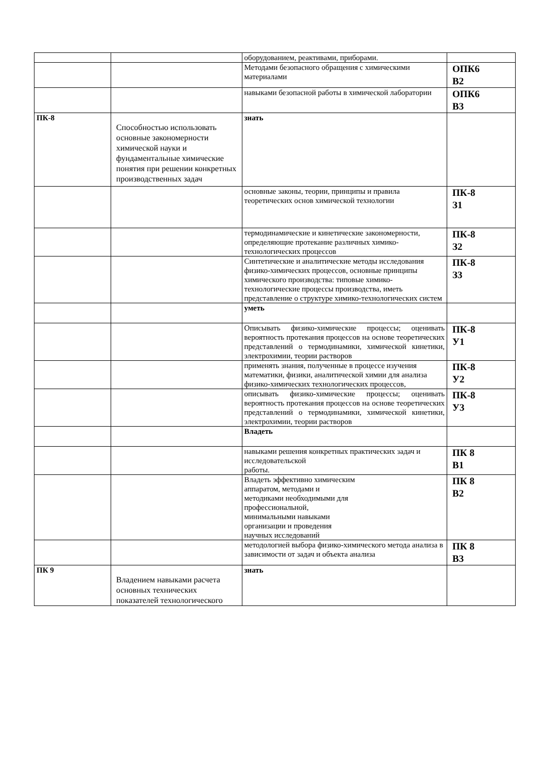| | | оборудованием, реактивами, приборами. | |
| | | Методами безопасного обращения с химическими материалами | ОПК6 В2 |
| | | навыками безопасной работы в химической лаборатории | ОПК6 В3 |
| ПК-8 | Способностью использовать основные закономерности химической науки и фундаментальные химические понятия при решении конкретных производственных задач | знать | |
| | | основные законы, теории, принципы и правила теоретических основ химической технологии | ПК-8 З1 |
| | | термодинамические и кинетические закономерности, определяющие протекание различных химико-технологических процессов | ПК-8 З2 |
| | | Синтетические и аналитические методы исследования физико-химических процессов, основные принципы химического производства: типовые химико-технологические процессы производства, иметь представление о структуре химико-технологических систем | ПК-8 З3 |
| | | уметь | |
| | | Описывать физико-химические процессы; оценивать вероятность протекания процессов на основе теоретических представлений о термодинамики, химической кинетики, электрохимии, теории растворов | ПК-8 У1 |
| | | применять знания, полученные в процессе изучения математики, физики, аналитической химии для анализа физико-химических технологических процессов, | ПК-8 У2 |
| | | описывать физико-химические процессы; оценивать вероятность протекания процессов на основе теоретических представлений о термодинамики, химической кинетики, электрохимии, теории растворов | ПК-8 У3 |
| | | Владеть | |
| | | навыками решения конкретных практических задач и исследовательской работы. | ПК 8 В1 |
| | | Владеть эффективно химическим аппаратом, методами и методиками необходимыми для профессиональной, минимальными навыками организации и проведения научных исследований | ПК 8 В2 |
| | | методологией выбора физико-химического метода анализа в зависимости от задач и объекта анализа | ПК 8 В3 |
| ПК 9 | Владением навыками расчета основных технических показателей технологического | знать | |